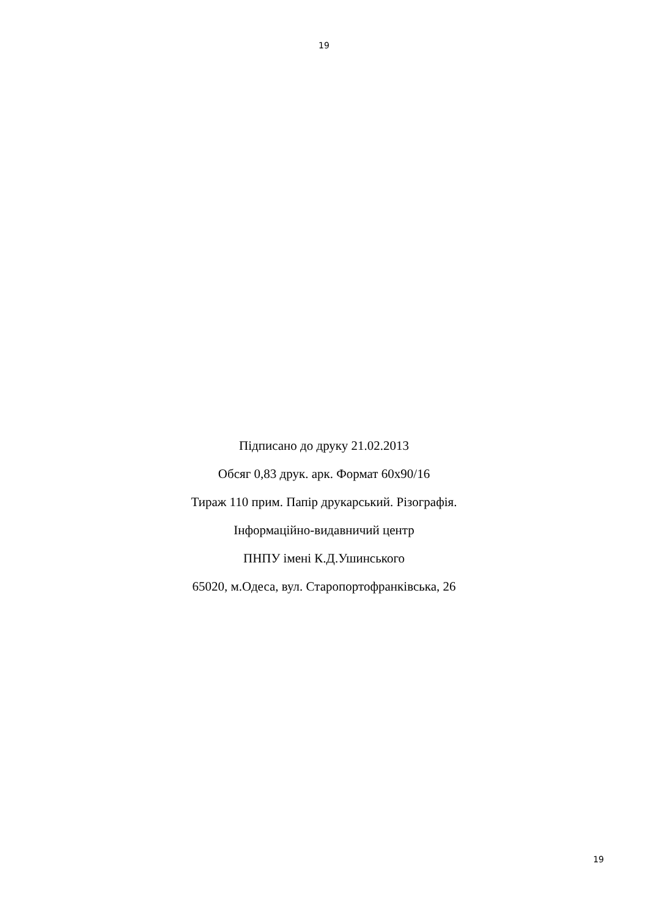19
Підписано до друку 21.02.2013
Обсяг 0,83 друк. арк. Формат 60х90/16
Тираж 110 прим. Папір друкарський. Різографія.
Інформаційно-видавничий центр
ПНПУ імені К.Д.Ушинського
65020, м.Одеса, вул. Старопортофранківська, 26
19